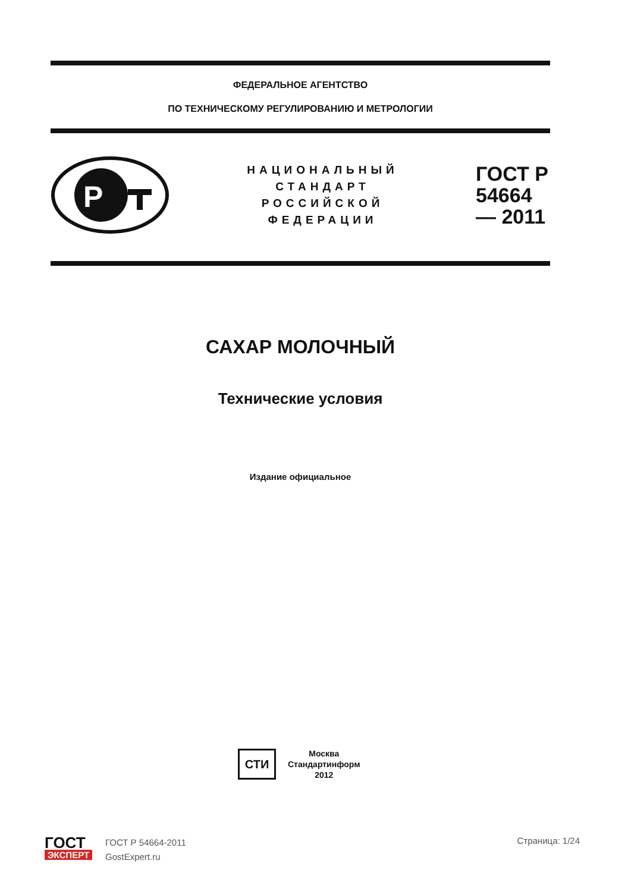ФЕДЕРАЛЬНОЕ АГЕНТСТВО
ПО ТЕХНИЧЕСКОМУ РЕГУЛИРОВАНИЮ И МЕТРОЛОГИИ
P
НАЦИОНАЛЬНЫЙ
СТАНДАРТ
РОССИЙСКОЙ
ФЕДЕРАЦИИ
ГОСТ Р 54664— 2011
САХАР МОЛОЧНЫЙ
Технические условия
Издание официальное
СТИ
Москва
Стандартинформ
2012
ГОСТ
ЭКСПЕРТ
ГОСТ Р 54664-2011
GostExpert.ru
Страница: 1/24